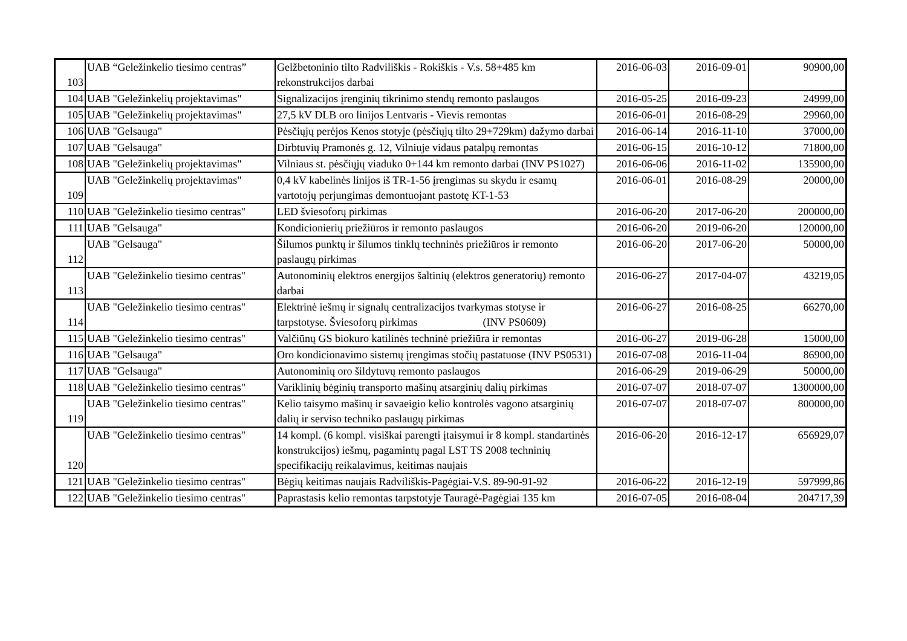| 103 | UAB “Geležinkelio tiesimo centras” | Gelžbetoninio tilto Radviliškis - Rokiškis - V.s. 58+485 km rekonstrukcijos darbai | 2016-06-03 | 2016-09-01 | 90900,00 |
| 104 | UAB "Geležinkelių projektavimas" | Signalizacijos įrenginių tikrinimo stendų remonto paslaugos | 2016-05-25 | 2016-09-23 | 24999,00 |
| 105 | UAB "Geležinkelių projektavimas" | 27,5 kV DLB oro linijos Lentvaris - Vievis remontas | 2016-06-01 | 2016-08-29 | 29960,00 |
| 106 | UAB "Gelsauga" | Pėsčiųjų perėjos Kenos stotyje (pėsčiųjų tilto 29+729km) dažymo darbai | 2016-06-14 | 2016-11-10 | 37000,00 |
| 107 | UAB "Gelsauga" | Dirbtuvių Pramonės g. 12, Vilniuje vidaus patalpų remontas | 2016-06-15 | 2016-10-12 | 71800,00 |
| 108 | UAB "Geležinkelių projektavimas" | Vilniaus st. pėsčiųjų viaduko 0+144 km remonto darbai (INV PS1027) | 2016-06-06 | 2016-11-02 | 135900,00 |
| 109 | UAB "Geležinkelių projektavimas" | 0,4 kV kabelinės linijos iš TR-1-56 įrengimas su skydu ir esamų vartotojų perjungimas demontuojant pastotę KT-1-53 | 2016-06-01 | 2016-08-29 | 20000,00 |
| 110 | UAB "Geležinkelio tiesimo centras" | LED šviesoforų pirkimas | 2016-06-20 | 2017-06-20 | 200000,00 |
| 111 | UAB "Gelsauga" | Kondicionierių priežiūros ir remonto paslaugos | 2016-06-20 | 2019-06-20 | 120000,00 |
| 112 | UAB "Gelsauga" | Šilumos punktų ir šilumos tinklų techninės priežiūros ir remonto paslaugų pirkimas | 2016-06-20 | 2017-06-20 | 50000,00 |
| 113 | UAB "Geležinkelio tiesimo centras" | Autonominių elektros energijos šaltinių (elektros generatorių) remonto darbai | 2016-06-27 | 2017-04-07 | 43219,05 |
| 114 | UAB "Geležinkelio tiesimo centras" | Elektrinė iešmų ir signalų centralizacijos tvarkymas stotyse ir tarpstotyse. Šviesoforų pirkimas (INV PS0609) | 2016-06-27 | 2016-08-25 | 66270,00 |
| 115 | UAB "Geležinkelio tiesimo centras" | Valčiūnų GS biokuro katilinės techninė priežiūra ir remontas | 2016-06-27 | 2019-06-28 | 15000,00 |
| 116 | UAB "Gelsauga" | Oro kondicionavimo sistemų įrengimas stočių pastatuose (INV PS0531) | 2016-07-08 | 2016-11-04 | 86900,00 |
| 117 | UAB "Gelsauga" | Autonominių oro šildytuvų remonto paslaugos | 2016-06-29 | 2019-06-29 | 50000,00 |
| 118 | UAB "Geležinkelio tiesimo centras" | Variklinių bėginių transporto mašinų atsarginių dalių pirkimas | 2016-07-07 | 2018-07-07 | 1300000,00 |
| 119 | UAB "Geležinkelio tiesimo centras" | Kelio taisymo mašinų ir savaeigio kelio kontrolės vagono atsarginių dalių ir serviso techniko paslaugų pirkimas | 2016-07-07 | 2018-07-07 | 800000,00 |
| 120 | UAB "Geležinkelio tiesimo centras" | 14 kompl. (6 kompl. visiškai parengti įtaisymui ir 8 kompl. standartinės konstrukcijos) iešmų, pagamintų pagal LST TS 2008 techninių specifikacijų reikalavimus, keitimas naujais | 2016-06-20 | 2016-12-17 | 656929,07 |
| 121 | UAB "Geležinkelio tiesimo centras" | Bėgių keitimas naujais Radviliškis-Pagėgiai-V.S. 89-90-91-92 | 2016-06-22 | 2016-12-19 | 597999,86 |
| 122 | UAB "Geležinkelio tiesimo centras" | Paprastasis kelio remontas tarpstotyje Tauragė-Pagėgiai 135 km | 2016-07-05 | 2016-08-04 | 204717,39 |